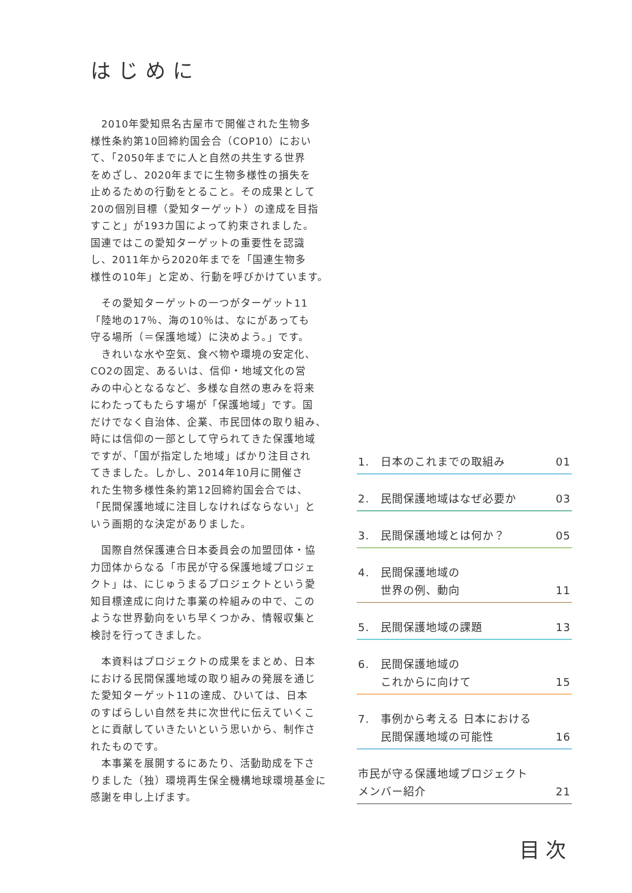はじめに
　2010年愛知県名古屋市で開催された生物多
様性条約第10回締約国会合（COP10）におい
て、「2050年までに人と自然の共生する世界
をめざし、2020年までに生物多様性の損失を
止めるための行動をとること。その成果として
20の個別目標（愛知ターゲット）の達成を目指
すこと」が193カ国によって約束されました。
国連ではこの愛知ターゲットの重要性を認識
し、2011年から2020年までを「国連生物多
様性の10年」と定め、行動を呼びかけています。
　その愛知ターゲットの一つがターゲット11
「陸地の17％、海の10％は、なにがあっても
守る場所（＝保護地域）に決めよう。」です。
　きれいな水や空気、食べ物や環境の安定化、
CO2の固定、あるいは、信仰・地域文化の営
みの中心となるなど、多様な自然の恵みを将来
にわたってもたらす場が「保護地域」です。国
だけでなく自治体、企業、市民団体の取り組み、
時には信仰の一部として守られてきた保護地域
ですが、「国が指定した地域」ばかり注目され
てきました。しかし、2014年10月に開催さ
れた生物多様性条約第12回締約国会合では、
「民間保護地域に注目しなければならない」と
いう画期的な決定がありました。
　国際自然保護連合日本委員会の加盟団体・協
力団体からなる「市民が守る保護地域プロジェ
クト」は、にじゅうまるプロジェクトという愛
知目標達成に向けた事業の枠組みの中で、この
ような世界動向をいち早くつかみ、情報収集と
検討を行ってきました。
　本資料はプロジェクトの成果をまとめ、日本
における民間保護地域の取り組みの発展を通じ
た愛知ターゲット11の達成、ひいては、日本
のすばらしい自然を共に次世代に伝えていくこ
とに貢献していきたいという思いから、制作さ
れたものです。
　本事業を展開するにあたり、活動助成を下さ
りました（独）環境再生保全機構地球環境基金に
感謝を申し上げます。
1. 日本のこれまでの取組み 01
2. 民間保護地域はなぜ必要か 03
3. 民間保護地域とは何か？ 05
4. 民間保護地域の
世界の例、動向 11
5. 民間保護地域の課題 13
6. 民間保護地域の
これからに向けて 15
7. 事例から考える 日本における
民間保護地域の可能性 16
市民が守る保護地域プロジェクト
メンバー紹介 21
目次